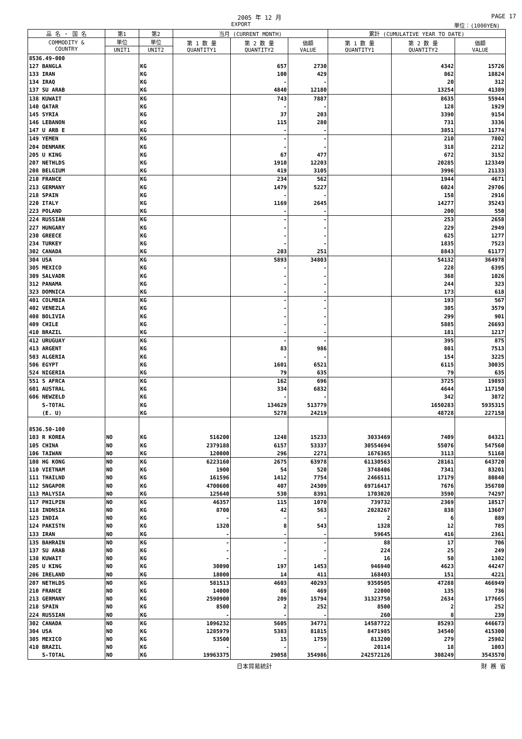2005 年 12 月 PAGE 17
EXPORT 単位：(1000YEN)
| 品 名 ・ 国 名 | 第1 | 第2 | 当月 (CURRENT MONTH) | | | 累計 (CUMULATIVE YEAR TO DATE) | | |
| --- | --- | --- | --- | --- | --- | --- | --- | --- |
| COMMODITY & COUNTRY | 単位 | 単位 | 第 1 数 量 QUANTITY1 | 第 2 数 量 QUANTITY2 | 価額 VALUE | 第 1 数 量 QUANTITY1 | 第 2 数 量 QUANTITY2 | 価額 VALUE |
| | UNIT1 | UNIT2 | | | | | | |
| 8536.49-000 | | | | | | | | |
| 127 BANGLA | | KG | | 657 | 2730 | | 4342 | 15726 |
| 133 IRAN | | KG | | 100 | 429 | | 862 | 18824 |
| 134 IRAQ | | KG | | - | - | | 20 | 312 |
| 137 SU ARAB | | KG | | 4840 | 12180 | | 13254 | 41389 |
| 138 KUWAIT | | KG | | 743 | 7887 | | 8635 | 55944 |
| 140 QATAR | | KG | | - | - | | 128 | 1929 |
| 145 SYRIA | | KG | | 37 | 203 | | 3390 | 9154 |
| 146 LEBANON | | KG | | 115 | 280 | | 731 | 3336 |
| 147 U ARB E | | KG | | - | - | | 3851 | 11774 |
| 149 YEMEN | | KG | | - | - | | 210 | 7802 |
| 204 DENMARK | | KG | | - | - | | 318 | 2212 |
| 205 U KING | | KG | | 67 | 477 | | 672 | 3152 |
| 207 NETHLDS | | KG | | 1910 | 12203 | | 20285 | 123349 |
| 208 BELGIUM | | KG | | 419 | 3105 | | 3996 | 21133 |
| 210 FRANCE | | KG | | 234 | 562 | | 1944 | 4671 |
| 213 GERMANY | | KG | | 1479 | 5227 | | 6024 | 29706 |
| 218 SPAIN | | KG | | - | - | | 158 | 2916 |
| 220 ITALY | | KG | | 1169 | 2645 | | 14277 | 35243 |
| 223 POLAND | | KG | | - | - | | 200 | 550 |
| 224 RUSSIAN | | KG | | - | - | | 253 | 2658 |
| 227 HUNGARY | | KG | | - | - | | 229 | 2949 |
| 230 GREECE | | KG | | - | - | | 625 | 1277 |
| 234 TURKEY | | KG | | - | - | | 1835 | 7523 |
| 302 CANADA | | KG | | 203 | 251 | | 8843 | 61177 |
| 304 USA | | KG | | 5893 | 34803 | | 54132 | 364978 |
| 305 MEXICO | | KG | | - | - | | 228 | 6395 |
| 309 SALVADR | | KG | | - | - | | 368 | 1026 |
| 312 PANAMA | | KG | | - | - | | 244 | 323 |
| 323 DOMNICA | | KG | | - | - | | 173 | 618 |
| 401 COLMBIA | | KG | | - | - | | 193 | 567 |
| 402 VENEZLA | | KG | | - | - | | 305 | 3579 |
| 408 BOLIVIA | | KG | | - | - | | 299 | 901 |
| 409 CHILE | | KG | | - | - | | 5885 | 26693 |
| 410 BRAZIL | | KG | | - | - | | 181 | 1217 |
| 412 URUGUAY | | KG | | - | - | | 395 | 875 |
| 413 ARGENT | | KG | | 83 | 986 | | 801 | 7513 |
| 503 ALGERIA | | KG | | - | - | | 154 | 3225 |
| 506 EGYPT | | KG | | 1601 | 6521 | | 6115 | 30035 |
| 524 NIGERIA | | KG | | 79 | 635 | | 79 | 635 |
| 551 S AFRCA | | KG | | 162 | 696 | | 3725 | 19893 |
| 601 AUSTRAL | | KG | | 334 | 6832 | | 4644 | 117150 |
| 606 NEWZELD | | KG | | - | - | | 342 | 3872 |
| S-TOTAL | | KG | | 134629 | 513779 | | 1650283 | 5935315 |
| (E. U) | | KG | | 5278 | 24219 | | 48728 | 227158 |
| 8536.50-100 | | | | | | | | |
| 103 R KOREA | NO | KG | 516200 | 1248 | 15233 | 3033469 | 7409 | 84321 |
| 105 CHINA | NO | KG | 2379188 | 6157 | 53337 | 30554694 | 55076 | 547560 |
| 106 TAIWAN | NO | KG | 120000 | 296 | 2271 | 1676365 | 3113 | 51168 |
| 108 HG KONG | NO | KG | 6223160 | 2675 | 63978 | 61130563 | 28161 | 643720 |
| 110 VIETNAM | NO | KG | 1900 | 54 | 520 | 3748406 | 7341 | 83201 |
| 111 THAILND | NO | KG | 161596 | 1412 | 7754 | 2466511 | 17179 | 80840 |
| 112 SNGAPOR | NO | KG | 4700600 | 407 | 24309 | 69716417 | 7676 | 356780 |
| 113 MALYSIA | NO | KG | 125640 | 530 | 8391 | 1703020 | 3590 | 74297 |
| 117 PHILPIN | NO | KG | 46357 | 115 | 1070 | 739732 | 2369 | 18517 |
| 118 INDNSIA | NO | KG | 8700 | 42 | 563 | 2028267 | 838 | 13607 |
| 123 INDIA | NO | KG | - | - | - | 2 | 6 | 889 |
| 124 PAKISTN | NO | KG | 1320 | 8 | 543 | 1328 | 12 | 785 |
| 133 IRAN | NO | KG | - | - | - | 59645 | 416 | 2361 |
| 135 BAHRAIN | NO | KG | - | - | - | 88 | 17 | 706 |
| 137 SU ARAB | NO | KG | - | - | - | 224 | 25 | 249 |
| 138 KUWAIT | NO | KG | - | - | - | 16 | 50 | 1302 |
| 205 U KING | NO | KG | 30090 | 197 | 1453 | 946940 | 4623 | 44247 |
| 206 IRELAND | NO | KG | 18000 | 14 | 411 | 168403 | 151 | 4221 |
| 207 NETHLDS | NO | KG | 581513 | 4603 | 40293 | 9350505 | 47288 | 466949 |
| 210 FRANCE | NO | KG | 14000 | 86 | 469 | 22000 | 135 | 736 |
| 213 GERMANY | NO | KG | 2590900 | 209 | 15794 | 31323750 | 2634 | 177665 |
| 218 SPAIN | NO | KG | 8500 | 2 | 252 | 8500 | 2 | 252 |
| 224 RUSSIAN | NO | KG | - | - | - | 260 | 8 | 239 |
| 302 CANADA | NO | KG | 1096232 | 5605 | 34771 | 14587722 | 85293 | 446673 |
| 304 USA | NO | KG | 1285979 | 5383 | 81815 | 8471985 | 34540 | 415300 |
| 305 MEXICO | NO | KG | 53500 | 15 | 1759 | 813200 | 279 | 25982 |
| 410 BRAZIL | NO | KG | - | - | - | 20114 | 18 | 1003 |
| S-TOTAL | NO | KG | 19963375 | 29058 | 354986 | 242572126 | 308249 | 3543570 |
日本貿易統計 財 務 省